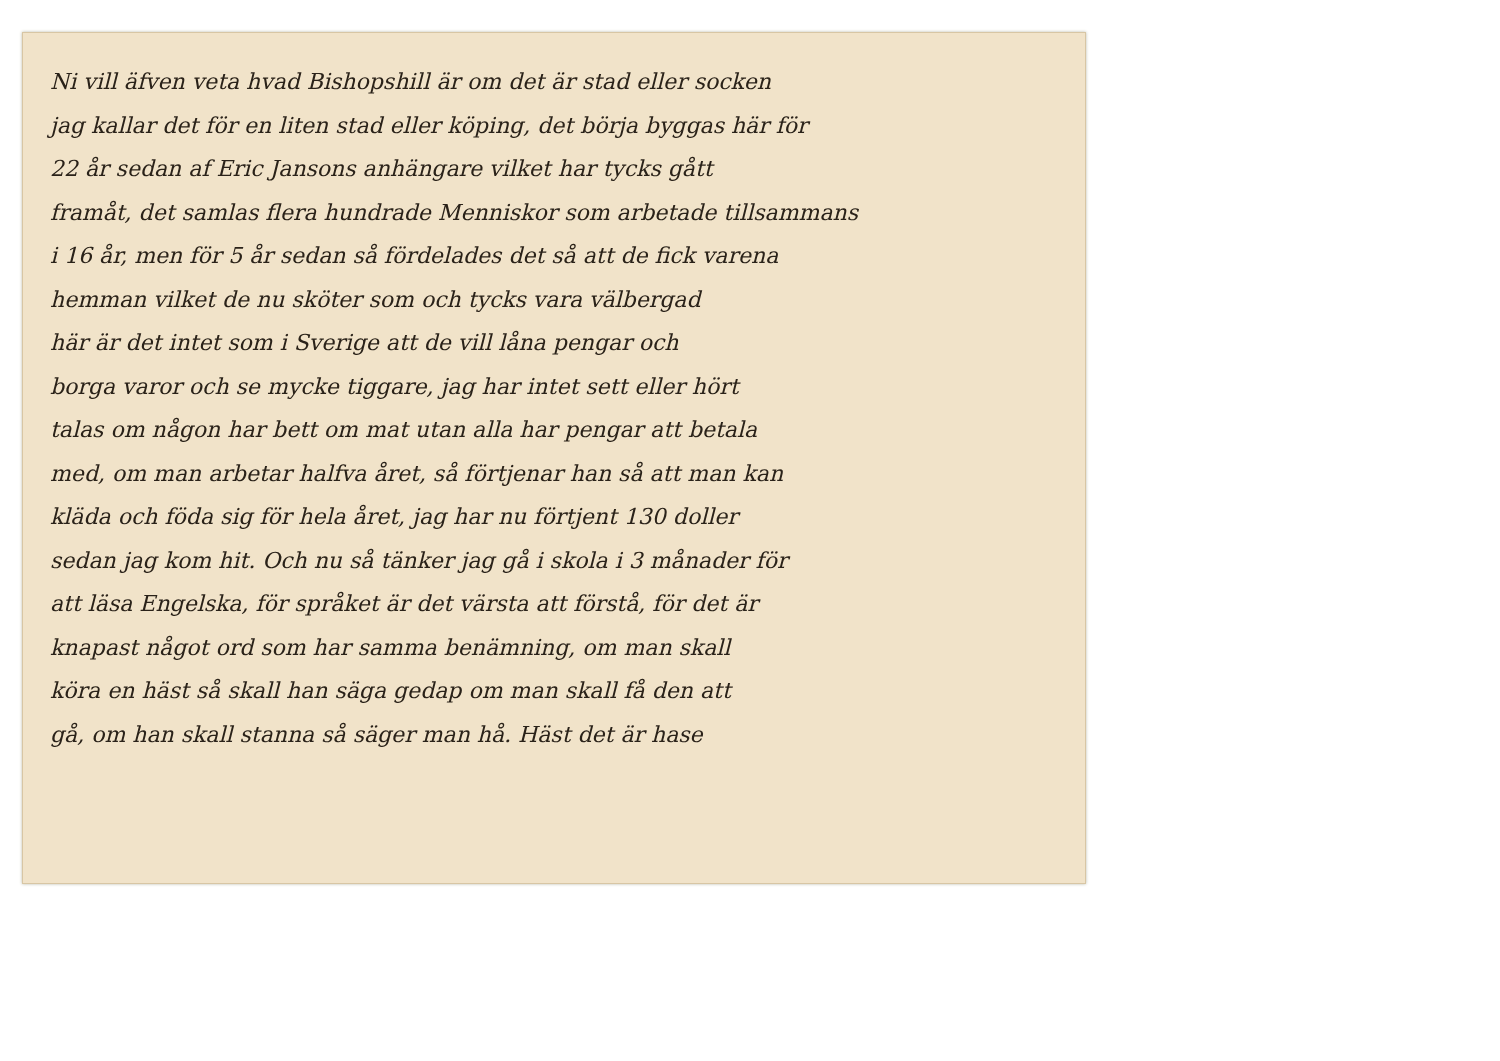Ni vill äfven veta hvad Bishopshill är om det är stad eller socken
jag kallar det för en liten stad eller köping, det börja byggas här för
22 år sedan af Eric Jansons anhängare vilket har tycks gått
framåt, det samlas flera hundrade Menniskor som arbetade tillsammans
i 16 år, men för 5 år sedan så fördelades det så att de fick varena
hemman vilket de nu sköter som och tycks vara välbergad
här är det intet som i Sverige att de vill låna pengar och
borga varor och se mycke tiggare, jag har intet sett eller hört
talas om någon har bett om mat utan alla har pengar att betala
med, om man arbetar halfva året, så förtjenar han så att man kan
kläda och föda sig för hela året, jag har nu förtjent 130 doller
sedan jag kom hit. Och nu så tänker jag gå i skola i 3 månader för
att läsa Engelska, för språket är det värsta att förstå, för det är
knapast något ord som har samma benämning, om man skall
köra en häst så skall han säga gedap om man skall få den att
gå, om han skall stanna så säger man hå. Häst det är hase